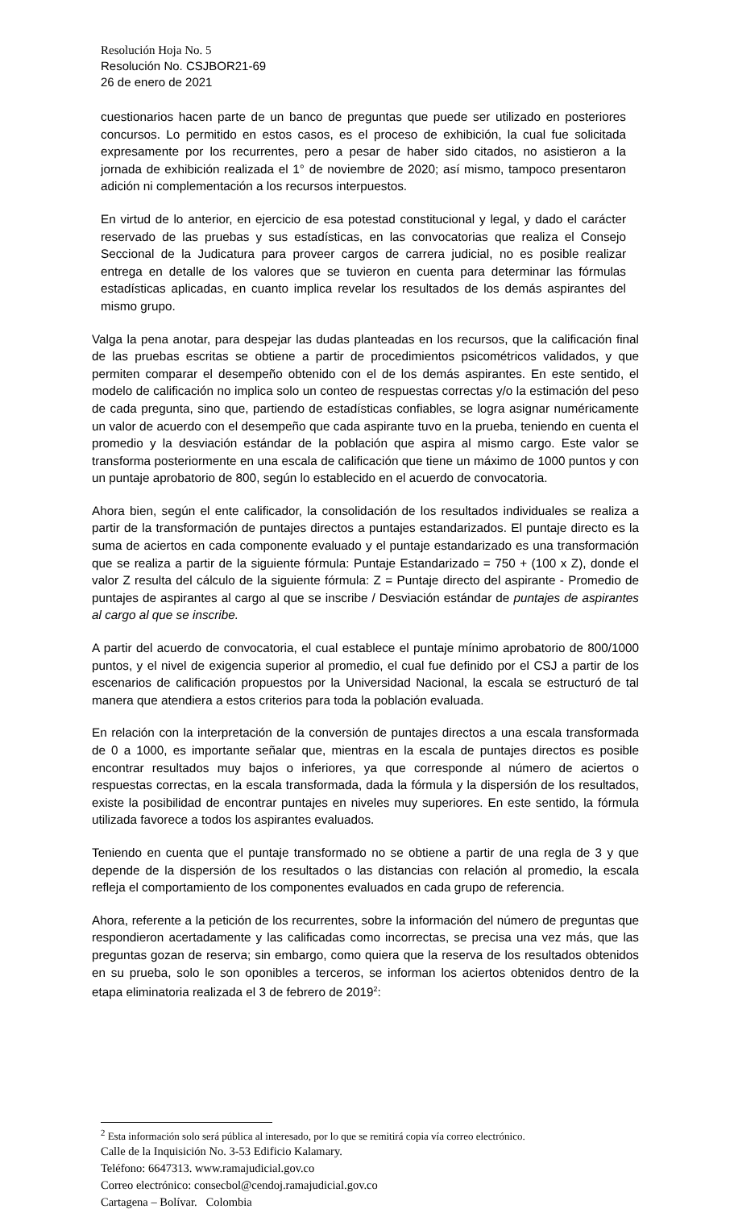Resolución Hoja No. 5
Resolución No. CSJBOR21-69
26 de enero de 2021
cuestionarios hacen parte de un banco de preguntas que puede ser utilizado en posteriores concursos. Lo permitido en estos casos, es el proceso de exhibición, la cual fue solicitada expresamente por los recurrentes, pero a pesar de haber sido citados, no asistieron a la jornada de exhibición realizada el 1° de noviembre de 2020; así mismo, tampoco presentaron adición ni complementación a los recursos interpuestos.
En virtud de lo anterior, en ejercicio de esa potestad constitucional y legal, y dado el carácter reservado de las pruebas y sus estadísticas, en las convocatorias que realiza el Consejo Seccional de la Judicatura para proveer cargos de carrera judicial, no es posible realizar entrega en detalle de los valores que se tuvieron en cuenta para determinar las fórmulas estadísticas aplicadas, en cuanto implica revelar los resultados de los demás aspirantes del mismo grupo.
Valga la pena anotar, para despejar las dudas planteadas en los recursos, que la calificación final de las pruebas escritas se obtiene a partir de procedimientos psicométricos validados, y que permiten comparar el desempeño obtenido con el de los demás aspirantes. En este sentido, el modelo de calificación no implica solo un conteo de respuestas correctas y/o la estimación del peso de cada pregunta, sino que, partiendo de estadísticas confiables, se logra asignar numéricamente un valor de acuerdo con el desempeño que cada aspirante tuvo en la prueba, teniendo en cuenta el promedio y la desviación estándar de la población que aspira al mismo cargo. Este valor se transforma posteriormente en una escala de calificación que tiene un máximo de 1000 puntos y con un puntaje aprobatorio de 800, según lo establecido en el acuerdo de convocatoria.
Ahora bien, según el ente calificador, la consolidación de los resultados individuales se realiza a partir de la transformación de puntajes directos a puntajes estandarizados. El puntaje directo es la suma de aciertos en cada componente evaluado y el puntaje estandarizado es una transformación que se realiza a partir de la siguiente fórmula: Puntaje Estandarizado = 750 + (100 x Z), donde el valor Z resulta del cálculo de la siguiente fórmula: Z = Puntaje directo del aspirante - Promedio de puntajes de aspirantes al cargo al que se inscribe / Desviación estándar de puntajes de aspirantes al cargo al que se inscribe.
A partir del acuerdo de convocatoria, el cual establece el puntaje mínimo aprobatorio de 800/1000 puntos, y el nivel de exigencia superior al promedio, el cual fue definido por el CSJ a partir de los escenarios de calificación propuestos por la Universidad Nacional, la escala se estructuró de tal manera que atendiera a estos criterios para toda la población evaluada.
En relación con la interpretación de la conversión de puntajes directos a una escala transformada de 0 a 1000, es importante señalar que, mientras en la escala de puntajes directos es posible encontrar resultados muy bajos o inferiores, ya que corresponde al número de aciertos o respuestas correctas, en la escala transformada, dada la fórmula y la dispersión de los resultados, existe la posibilidad de encontrar puntajes en niveles muy superiores. En este sentido, la fórmula utilizada favorece a todos los aspirantes evaluados.
Teniendo en cuenta que el puntaje transformado no se obtiene a partir de una regla de 3 y que depende de la dispersión de los resultados o las distancias con relación al promedio, la escala refleja el comportamiento de los componentes evaluados en cada grupo de referencia.
Ahora, referente a la petición de los recurrentes, sobre la información del número de preguntas que respondieron acertadamente y las calificadas como incorrectas, se precisa una vez más, que las preguntas gozan de reserva; sin embargo, como quiera que la reserva de los resultados obtenidos en su prueba, solo le son oponibles a terceros, se informan los aciertos obtenidos dentro de la etapa eliminatoria realizada el 3 de febrero de 2019<sup>2</sup>:
<sup>2</sup> Esta información solo será pública al interesado, por lo que se remitirá copia vía correo electrónico.
Calle de la Inquisición No. 3-53 Edificio Kalamary.
Teléfono: 6647313. www.ramajudicial.gov.co
Correo electrónico: consecbol@cendoj.ramajudicial.gov.co
Cartagena – Bolívar. Colombia